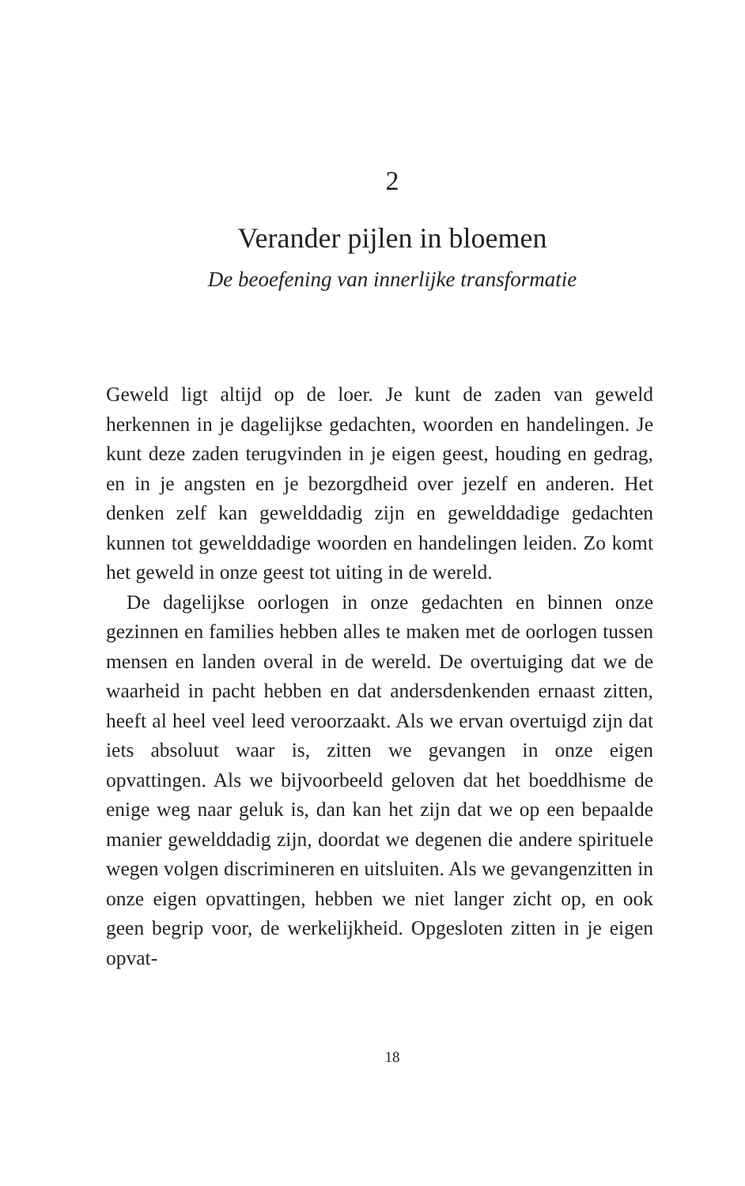2
Verander pijlen in bloemen
De beoefening van innerlijke transformatie
Geweld ligt altijd op de loer. Je kunt de zaden van geweld herkennen in je dagelijkse gedachten, woorden en handelingen. Je kunt deze zaden terugvinden in je eigen geest, houding en gedrag, en in je angsten en je bezorgdheid over jezelf en anderen. Het denken zelf kan gewelddadig zijn en gewelddadige gedachten kunnen tot gewelddadige woorden en handelingen leiden. Zo komt het geweld in onze geest tot uiting in de wereld.
De dagelijkse oorlogen in onze gedachten en binnen onze gezinnen en families hebben alles te maken met de oorlogen tussen mensen en landen overal in de wereld. De overtuiging dat we de waarheid in pacht hebben en dat andersdenkenden ernaast zitten, heeft al heel veel leed veroorzaakt. Als we ervan overtuigd zijn dat iets absoluut waar is, zitten we gevangen in onze eigen opvattingen. Als we bijvoorbeeld geloven dat het boeddhisme de enige weg naar geluk is, dan kan het zijn dat we op een bepaalde manier gewelddadig zijn, doordat we degenen die andere spirituele wegen volgen discrimineren en uitsluiten. Als we gevangenzitten in onze eigen opvattingen, hebben we niet langer zicht op, en ook geen begrip voor, de werkelijkheid. Opgesloten zitten in je eigen opvat-
18